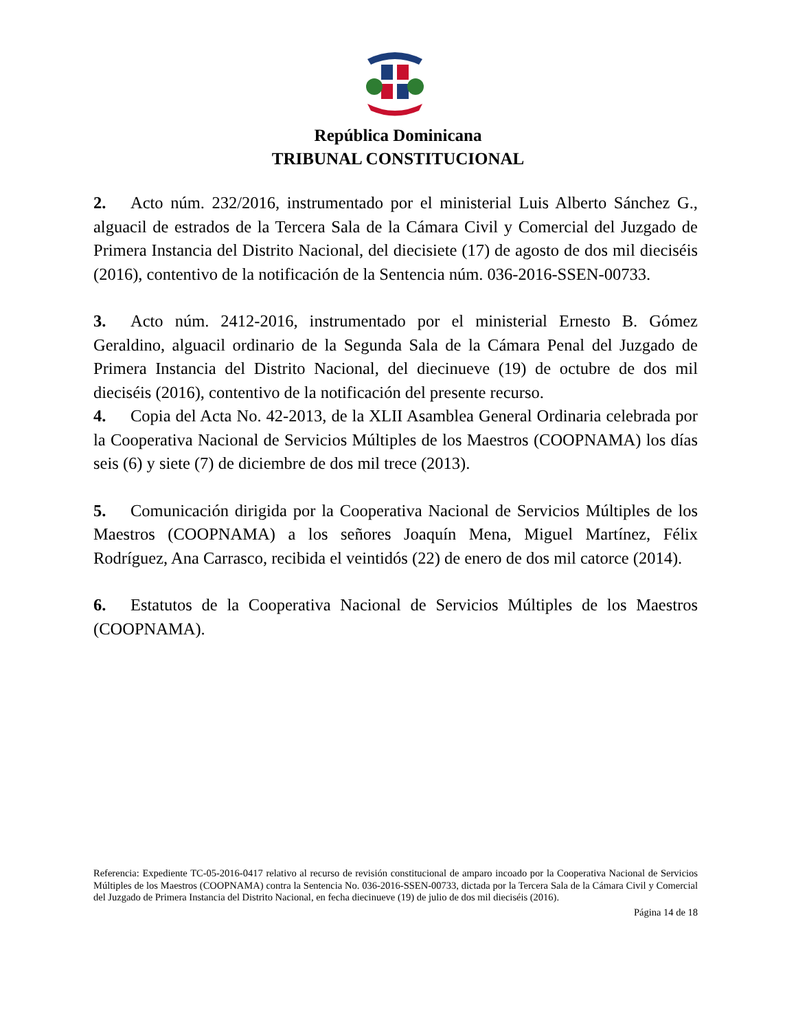República Dominicana
TRIBUNAL CONSTITUCIONAL
2. Acto núm. 232/2016, instrumentado por el ministerial Luis Alberto Sánchez G., alguacil de estrados de la Tercera Sala de la Cámara Civil y Comercial del Juzgado de Primera Instancia del Distrito Nacional, del diecisiete (17) de agosto de dos mil dieciséis (2016), contentivo de la notificación de la Sentencia núm. 036-2016-SSEN-00733.
3. Acto núm. 2412-2016, instrumentado por el ministerial Ernesto B. Gómez Geraldino, alguacil ordinario de la Segunda Sala de la Cámara Penal del Juzgado de Primera Instancia del Distrito Nacional, del diecinueve (19) de octubre de dos mil dieciséis (2016), contentivo de la notificación del presente recurso.
4. Copia del Acta No. 42-2013, de la XLII Asamblea General Ordinaria celebrada por la Cooperativa Nacional de Servicios Múltiples de los Maestros (COOPNAMA) los días seis (6) y siete (7) de diciembre de dos mil trece (2013).
5. Comunicación dirigida por la Cooperativa Nacional de Servicios Múltiples de los Maestros (COOPNAMA) a los señores Joaquín Mena, Miguel Martínez, Félix Rodríguez, Ana Carrasco, recibida el veintidós (22) de enero de dos mil catorce (2014).
6. Estatutos de la Cooperativa Nacional de Servicios Múltiples de los Maestros (COOPNAMA).
Referencia: Expediente TC-05-2016-0417 relativo al recurso de revisión constitucional de amparo incoado por la Cooperativa Nacional de Servicios Múltiples de los Maestros (COOPNAMA) contra la Sentencia No. 036-2016-SSEN-00733, dictada por la Tercera Sala de la Cámara Civil y Comercial del Juzgado de Primera Instancia del Distrito Nacional, en fecha diecinueve (19) de julio de dos mil dieciséis (2016).
Página 14 de 18